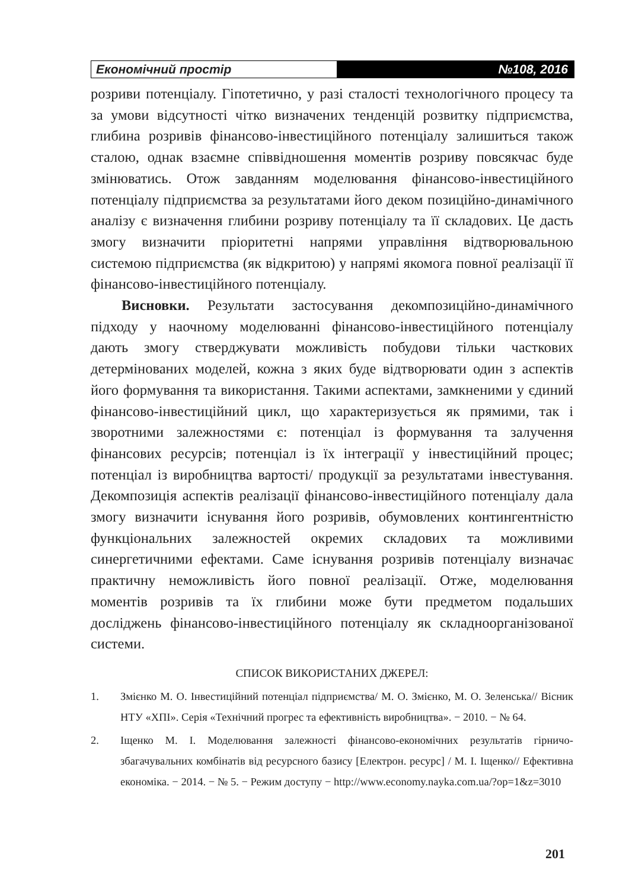Економічний простір №108, 2016
розриви потенціалу. Гіпотетично, у разі сталості технологічного процесу та за умови відсутності чітко визначених тенденцій розвитку підприємства, глибина розривів фінансово-інвестиційного потенціалу залишиться також сталою, однак взаємне співвідношення моментів розриву повсякчас буде змінюватись. Отож завданням моделювання фінансово-інвестиційного потенціалу підприємства за результатами його деком позиційно-динамічного аналізу є визначення глибини розриву потенціалу та її складових. Це дасть змогу визначити пріоритетні напрями управління відтворювальною системою підприємства (як відкритою) у напрямі якомога повної реалізації її фінансово-інвестиційного потенціалу.
Висновки. Результати застосування декомпозиційно-динамічного підходу у наочному моделюванні фінансово-інвестиційного потенціалу дають змогу стверджувати можливість побудови тільки часткових детермінованих моделей, кожна з яких буде відтворювати один з аспектів його формування та використання. Такими аспектами, замкненими у єдиний фінансово-інвестиційний цикл, що характеризується як прямими, так і зворотними залежностями є: потенціал із формування та залучення фінансових ресурсів; потенціал із їх інтеграції у інвестиційний процес; потенціал із виробництва вартості/ продукції за результатами інвестування. Декомпозиція аспектів реалізації фінансово-інвестиційного потенціалу дала змогу визначити існування його розривів, обумовлених контингентністю функціональних залежностей окремих складових та можливими синергетичними ефектами. Саме існування розривів потенціалу визначає практичну неможливість його повної реалізації. Отже, моделювання моментів розривів та їх глибини може бути предметом подальших досліджень фінансово-інвестиційного потенціалу як складноорганізованої системи.
СПИСОК ВИКОРИСТАНИХ ДЖЕРЕЛ:
1. Змієнко М. О. Інвестиційний потенціал підприємства/ М. О. Змієнко, М. О. Зеленська// Вісник НТУ «ХПІ». Серія «Технічний прогрес та ефективність виробництва». − 2010. − № 64.
2. Іщенко М. І. Моделювання залежності фінансово-економічних результатів гірничо-збагачувальних комбінатів від ресурсного базису [Електрон. ресурс] / М. І. Іщенко// Ефективна економіка. − 2014. − № 5. − Режим доступу − http://www.economy.nayka.com.ua/?op=1&z=3010
201